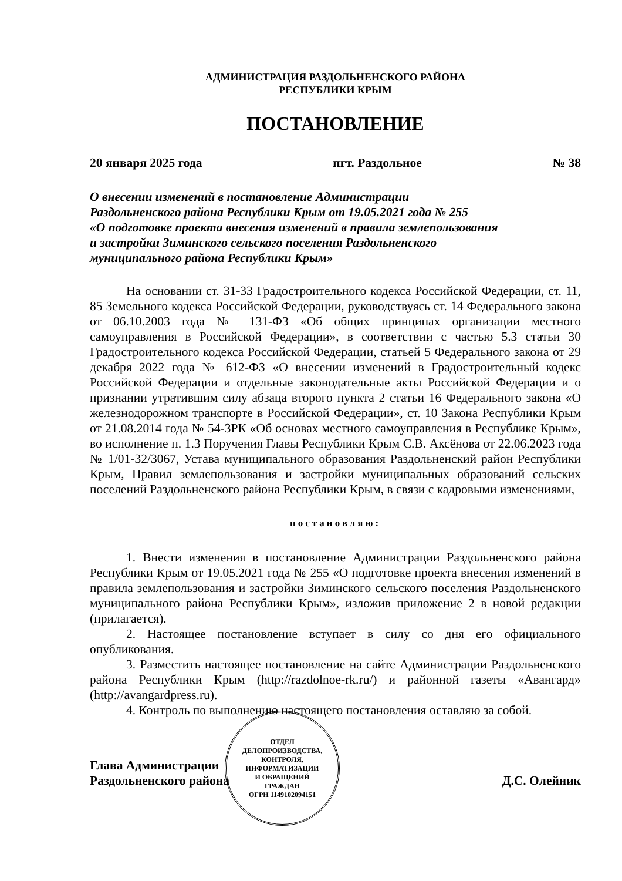АДМИНИСТРАЦИЯ РАЗДОЛЬНЕНСКОГО РАЙОНА
РЕСПУБЛИКИ КРЫМ
ПОСТАНОВЛЕНИЕ
20 января 2025 года пгт. Раздольное № 38
О внесении изменений в постановление Администрации
Раздольненского района Республики Крым от 19.05.2021 года № 255
«О подготовке проекта внесения изменений в правила землепользования
и застройки Зиминского сельского поселения Раздольненского
муниципального района Республики Крым»
На основании ст. 31-33 Градостроительного кодекса Российской Федерации, ст. 11, 85 Земельного кодекса Российской Федерации, руководствуясь ст. 14 Федерального закона от 06.10.2003 года № 131-ФЗ «Об общих принципах организации местного самоуправления в Российской Федерации», в соответствии с частью 5.3 статьи 30 Градостроительного кодекса Российской Федерации, статьей 5 Федерального закона от 29 декабря 2022 года № 612-ФЗ «О внесении изменений в Градостроительный кодекс Российской Федерации и отдельные законодательные акты Российской Федерации и о признании утратившим силу абзаца второго пункта 2 статьи 16 Федерального закона «О железнодорожном транспорте в Российской Федерации», ст. 10 Закона Республики Крым от 21.08.2014 года № 54-ЗРК «Об основах местного самоуправления в Республике Крым», во исполнение п. 1.3 Поручения Главы Республики Крым С.В. Аксёнова от 22.06.2023 года № 1/01-32/3067, Устава муниципального образования Раздольненский район Республики Крым, Правил землепользования и застройки муниципальных образований сельских поселений Раздольненского района Республики Крым, в связи с кадровыми изменениями,
постановляю:
1. Внести изменения в постановление Администрации Раздольненского района Республики Крым от 19.05.2021 года № 255 «О подготовке проекта внесения изменений в правила землепользования и застройки Зиминского сельского поселения Раздольненского муниципального района Республики Крым», изложив приложение 2 в новой редакции (прилагается).
2. Настоящее постановление вступает в силу со дня его официального опубликования.
3. Разместить настоящее постановление на сайте Администрации Раздольненского района Республики Крым (http://razdolnoe-rk.ru/) и районной газеты «Авангард» (http://avangardpress.ru).
4. Контроль по выполнению настоящего постановления оставляю за собой.
Глава Администрации
Раздольненского района
ОТДЕЛ
ДЕЛОПРОИЗВОДСТВА,
КОНТРОЛЯ,
ИНФОРМАТИЗАЦИИ
И ОБРАЩЕНИЙ
ГРАЖДАН
ОГРН 1149102094151
Д.С. Олейник